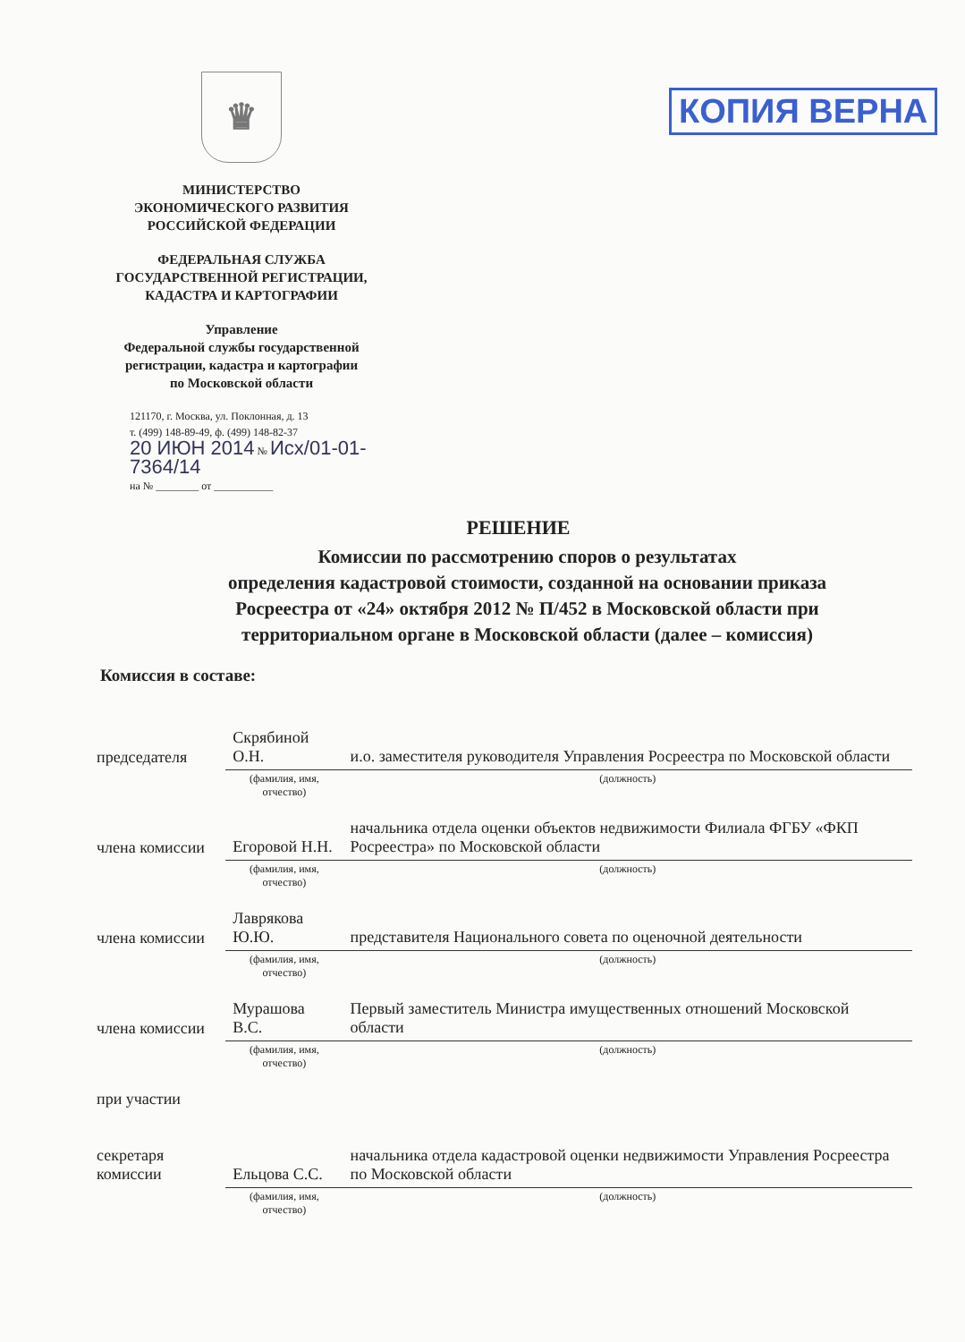КОПИЯ ВЕРНА
♛
МИНИСТЕРСТВО
ЭКОНОМИЧЕСКОГО РАЗВИТИЯ
РОССИЙСКОЙ ФЕДЕРАЦИИ
ФЕДЕРАЛЬНАЯ СЛУЖБА
ГОСУДАРСТВЕННОЙ РЕГИСТРАЦИИ,
КАДАСТРА И КАРТОГРАФИИ
Управление
Федеральной службы государственной
регистрации, кадастра и картографии
по Московской области
121170, г. Москва, ул. Поклонная, д. 13
т. (499) 148-89-49, ф. (499) 148-82-37
20 ИЮН 2014 № Исх/01-01-7364/14
на № ________ от ___________
РЕШЕНИЕ
Комиссии по рассмотрению споров о результатах
определения кадастровой стоимости, созданной на основании приказа
Росреестра от «24» октября 2012 № П/452 в Московской области при
территориальном органе в Московской области (далее – комиссия)
Комиссия в составе:
| председателя | Скрябиной О.Н. | и.о. заместителя руководителя Управления Росреестра по Московской области |
| | (фамилия, имя, отчество) | (должность) |
| члена комиссии | Егоровой Н.Н. | начальника отдела оценки объектов недвижимости Филиала ФГБУ «ФКП Росреестра» по Московской области |
| | (фамилия, имя, отчество) | (должность) |
| члена комиссии | Лаврякова Ю.Ю. | представителя Национального совета по оценочной деятельности |
| | (фамилия, имя, отчество) | (должность) |
| члена комиссии | Мурашова В.С. | Первый заместитель Министра имущественных отношений Московской области |
| | (фамилия, имя, отчество) | (должность) |
| при участии секретаря комиссии | Ельцова С.С. | начальника отдела кадастровой оценки недвижимости Управления Росреестра по Московской области |
| | (фамилия, имя, отчество) | (должность) |